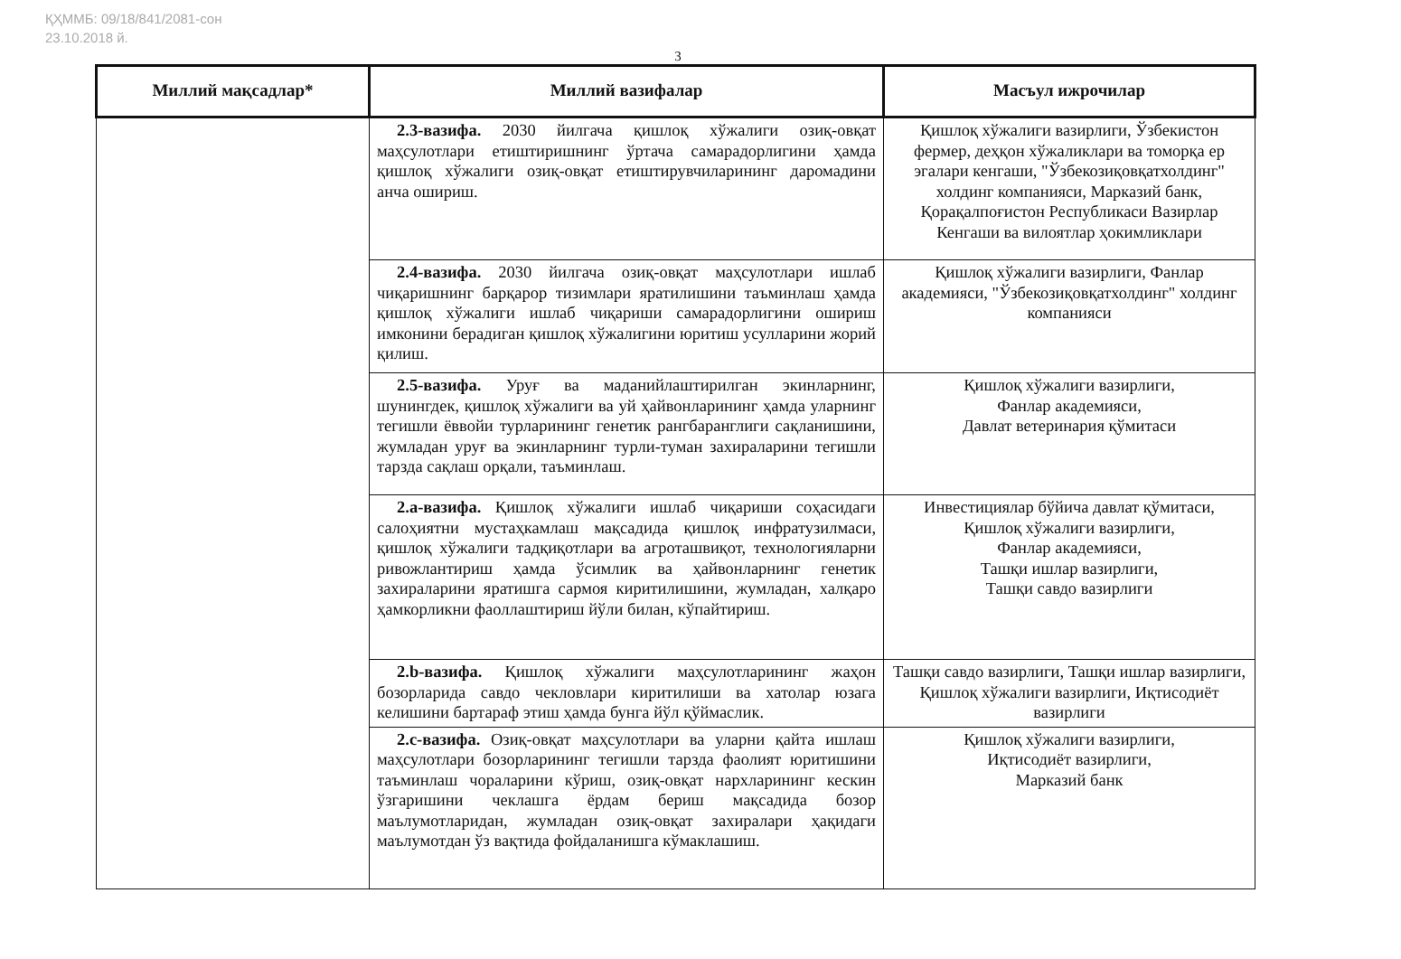ҚҲММБ: 09/18/841/2081-сон
23.10.2018 й.
3
| Миллий мақсадлар* | Миллий вазифалар | Масъул ижрочилар |
| --- | --- | --- |
| | 2.3-вазифа. 2030 йилгача қишлоқ хўжалиги озиқ-овқат маҳсулотлари етиштиришнинг ўртача самарадорлигини ҳамда қишлоқ хўжалиги озиқ-овқат етиштирувчиларининг даромадини анча ошириш. | Қишлоқ хўжалиги вазирлиги, Ўзбекистон фермер, деҳқон хўжаликлари ва томорқа ер эгалари кенгаши, "Ўзбекозиқовқатхолдинг" холдинг компанияси, Марказий банк, Қорақалпоғистон Республикаси Вазирлар Кенгаши ва вилоятлар ҳокимликлари |
| | 2.4-вазифа. 2030 йилгача озиқ-овқат маҳсулотлари ишлаб чиқаришнинг барқарор тизимлари яратилишини таъминлаш ҳамда қишлоқ хўжалиги ишлаб чиқариши самарадорлигини ошириш имконини берадиган қишлоқ хўжалигини юритиш усулларини жорий қилиш. | Қишлоқ хўжалиги вазирлиги, Фанлар академияси, "Ўзбекозиқовқатхолдинг" холдинг компанияси |
| | 2.5-вазифа. Уруғ ва маданийлаштирилган экинларнинг, шунингдек, қишлоқ хўжалиги ва уй ҳайвонларининг ҳамда уларнинг тегишли ёввойи турларининг генетик рангбаранглиги сақланишини, жумладан уруғ ва экинларнинг турли-туман захираларини тегишли тарзда сақлаш орқали, таъминлаш. | Қишлоқ хўжалиги вазирлиги, Фанлар академияси, Давлат ветеринария қўмитаси |
| | 2.a-вазифа. Қишлоқ хўжалиги ишлаб чиқариши соҳасидаги салоҳиятни мустаҳкамлаш мақсадида қишлоқ инфратузилмаси, қишлоқ хўжалиги тадқиқотлари ва агроташвиқот, технологияларни ривожлантириш ҳамда ўсимлик ва ҳайвонларнинг генетик захираларини яратишга сармоя киритилишини, жумладан, халқаро ҳамкорликни фаоллаштириш йўли билан, кўпайтириш. | Инвестициялар бўйича давлат қўмитаси, Қишлоқ хўжалиги вазирлиги, Фанлар академияси, Ташқи ишлар вазирлиги, Ташқи савдо вазирлиги |
| | 2.b-вазифа. Қишлоқ хўжалиги маҳсулотларининг жаҳон бозорларида савдо чекловлари киритилиши ва хатолар юзага келишини бартараф этиш ҳамда бунга йўл қўймаслик. | Ташқи савдо вазирлиги, Ташқи ишлар вазирлиги, Қишлоқ хўжалиги вазирлиги, Иқтисодиёт вазирлиги |
| | 2.c-вазифа. Озиқ-овқат маҳсулотлари ва уларни қайта ишлаш маҳсулотлари бозорларининг тегишли тарзда фаолият юритишини таъминлаш чораларини кўриш, озиқ-овқат нархларининг кескин ўзгаришини чеклашга ёрдам бериш мақсадида бозор маълумотларидан, жумладан озиқ-овқат захиралари ҳақидаги маълумотдан ўз вақтида фойдаланишга кўмаклашиш. | Қишлоқ хўжалиги вазирлиги, Иқтисодиёт вазирлиги, Марказий банк |